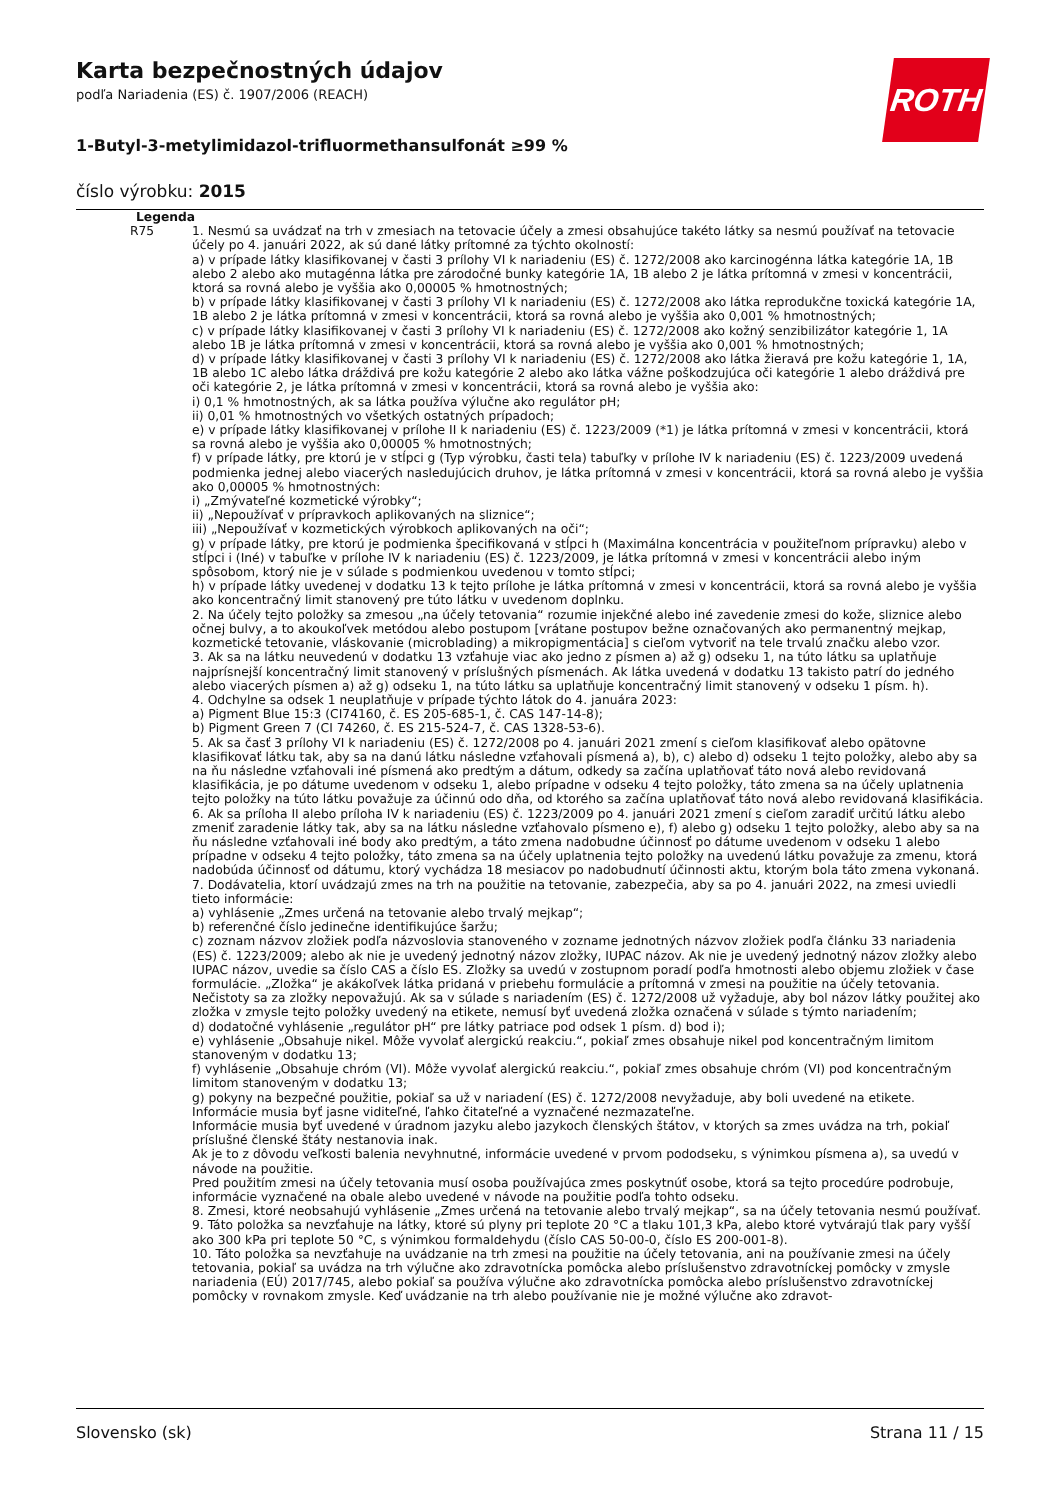ROTH
Karta bezpečnostných údajov
podľa Nariadenia (ES) č. 1907/2006 (REACH)
1-Butyl-3-metylimidazol-trifluormethansulfonát ≥99 %
číslo výrobku: 2015
Legenda
| R75 | 1. Nesmú sa uvádzať na trh v zmesiach na tetovacie účely a zmesi obsahujúce takéto látky sa nesmú používať na tetovacie účely po 4. januári 2022, ak sú dané látky prítomné za týchto okolností: a) v prípade látky klasifikovanej v časti 3 prílohy VI k nariadeniu (ES) č. 1272/2008 ako karcinogénna látka kategórie 1A, 1B alebo 2 alebo ako mutagénna látka pre zárodočné bunky kategórie 1A, 1B alebo 2 je látka prítomná v zmesi v koncentrácii, ktorá sa rovná alebo je vyššia ako 0,00005 % hmotnostných; b) v prípade látky klasifikovanej v časti 3 prílohy VI k nariadeniu (ES) č. 1272/2008 ako látka reprodukčne toxická kategórie 1A, 1B alebo 2 je látka prítomná v zmesi v koncentrácii, ktorá sa rovná alebo je vyššia ako 0,001 % hmotnostných; c) v prípade látky klasifikovanej v časti 3 prílohy VI k nariadeniu (ES) č. 1272/2008 ako kožný senzibilizátor kategórie 1, 1A alebo 1B je látka prítomná v zmesi v koncentrácii, ktorá sa rovná alebo je vyššia ako 0,001 % hmotnostných; d) v prípade látky klasifikovanej v časti 3 prílohy VI k nariadeniu (ES) č. 1272/2008 ako látka žieravá pre kožu kategórie 1, 1A, 1B alebo 1C alebo látka dráždivá pre kožu kategórie 2 alebo ako látka vážne poškodzujúca oči kategórie 1 alebo dráždivá pre oči kategórie 2, je látka prítomná v zmesi v koncentrácii, ktorá sa rovná alebo je vyššia ako: i) 0,1 % hmotnostných, ak sa látka používa výlučne ako regulátor pH; ii) 0,01 % hmotnostných vo všetkých ostatných prípadoch; e) v prípade látky klasifikovanej v prílohe II k nariadeniu (ES) č. 1223/2009 (*1) je látka prítomná v zmesi v koncentrácii, ktorá sa rovná alebo je vyššia ako 0,00005 % hmotnostných; f) v prípade látky, pre ktorú je v stĺpci g (Typ výrobku, časti tela) tabuľky v prílohe IV k nariadeniu (ES) č. 1223/2009 uvedená podmienka jednej alebo viacerých nasledujúcich druhov, je látka prítomná v zmesi v koncentrácii, ktorá sa rovná alebo je vyššia ako 0,00005 % hmotnostných: i) „Zmývateľné kozmetické výrobky“; ii) „Nepoužívať v prípravkoch aplikovaných na sliznice“; iii) „Nepoužívať v kozmetických výrobkoch aplikovaných na oči“; g) v prípade látky, pre ktorú je podmienka špecifikovaná v stĺpci h (Maximálna koncentrácia v použiteľnom prípravku) alebo v stĺpci i (Iné) v tabuľke v prílohe IV k nariadeniu (ES) č. 1223/2009, je látka prítomná v zmesi v koncentrácii alebo iným spôsobom, ktorý nie je v súlade s podmienkou uvedenou v tomto stĺpci; h) v prípade látky uvedenej v dodatku 13 k tejto prílohe je látka prítomná v zmesi v koncentrácii, ktorá sa rovná alebo je vyššia ako koncentračný limit stanovený pre túto látku v uvedenom doplnku. 2. Na účely tejto položky sa zmesou „na účely tetovania“ rozumie injekčné alebo iné zavedenie zmesi do kože, sliznice alebo očnej bulvy, a to akoukoľvek metódou alebo postupom [vrátane postupov bežne označovaných ako permanentný mejkap, kozmetické tetovanie, vláskovanie (microblading) a mikropigmentácia] s cieľom vytvoriť na tele trvalú značku alebo vzor. 3. Ak sa na látku neuvedenú v dodatku 13 vzťahuje viac ako jedno z písmen a) až g) odseku 1, na túto látku sa uplatňuje najprísnejší koncentračný limit stanovený v príslušných písmenách. Ak látka uvedená v dodatku 13 takisto patrí do jedného alebo viacerých písmen a) až g) odseku 1, na túto látku sa uplatňuje koncentračný limit stanovený v odseku 1 písm. h). 4. Odchylne sa odsek 1 neuplatňuje v prípade týchto látok do 4. januára 2023: a) Pigment Blue 15:3 (CI74160, č. ES 205-685-1, č. CAS 147-14-8); b) Pigment Green 7 (CI 74260, č. ES 215-524-7, č. CAS 1328-53-6). 5. Ak sa časť 3 prílohy VI k nariadeniu (ES) č. 1272/2008 po 4. januári 2021 zmení s cieľom klasifikovať alebo opätovne klasifikovať látku tak, aby sa na danú látku následne vzťahovali písmená a), b), c) alebo d) odseku 1 tejto položky, alebo aby sa na ňu následne vzťahovali iné písmená ako predtým a dátum, odkedy sa začína uplatňovať táto nová alebo revidovaná klasifikácia, je po dátume uvedenom v odseku 1, alebo prípadne v odseku 4 tejto položky, táto zmena sa na účely uplatnenia tejto položky na túto látku považuje za účinnú odo dňa, od ktorého sa začína uplatňovať táto nová alebo revidovaná klasifikácia. 6. Ak sa príloha II alebo príloha IV k nariadeniu (ES) č. 1223/2009 po 4. januári 2021 zmení s cieľom zaradiť určitú látku alebo zmeniť zaradenie látky tak, aby sa na látku následne vzťahovalo písmeno e), f) alebo g) odseku 1 tejto položky, alebo aby sa na ňu následne vzťahovali iné body ako predtým, a táto zmena nadobudne účinnosť po dátume uvedenom v odseku 1 alebo prípadne v odseku 4 tejto položky, táto zmena sa na účely uplatnenia tejto položky na uvedenú látku považuje za zmenu, ktorá nadobúda účinnosť od dátumu, ktorý vychádza 18 mesiacov po nadobudnutí účinnosti aktu, ktorým bola táto zmena vykonaná. 7. Dodávatelia, ktorí uvádzajú zmes na trh na použitie na tetovanie, zabezpečia, aby sa po 4. januári 2022, na zmesi uviedli tieto informácie: a) vyhlásenie „Zmes určená na tetovanie alebo trvalý mejkap“; b) referenčné číslo jedinečne identifikujúce šaržu; c) zoznam názvov zložiek podľa názvoslovia stanoveného v zozname jednotných názvov zložiek podľa článku 33 nariadenia (ES) č. 1223/2009; alebo ak nie je uvedený jednotný názov zložky, IUPAC názov. Ak nie je uvedený jednotný názov zložky alebo IUPAC názov, uvedie sa číslo CAS a číslo ES. Zložky sa uvedú v zostupnom poradí podľa hmotnosti alebo objemu zložiek v čase formulácie. „Zložka“ je akákoľvek látka pridaná v priebehu formulácie a prítomná v zmesi na použitie na účely tetovania. Nečistoty sa za zložky nepovažujú. Ak sa v súlade s nariadením (ES) č. 1272/2008 už vyžaduje, aby bol názov látky použitej ako zložka v zmysle tejto položky uvedený na etikete, nemusí byť uvedená zložka označená v súlade s týmto nariadením; d) dodatočné vyhlásenie „regulátor pH“ pre látky patriace pod odsek 1 písm. d) bod i); e) vyhlásenie „Obsahuje nikel. Môže vyvolať alergickú reakciu.“, pokiaľ zmes obsahuje nikel pod koncentračným limitom stanoveným v dodatku 13; f) vyhlásenie „Obsahuje chróm (VI). Môže vyvolať alergickú reakciu.“, pokiaľ zmes obsahuje chróm (VI) pod koncentračným limitom stanoveným v dodatku 13; g) pokyny na bezpečné použitie, pokiaľ sa už v nariadení (ES) č. 1272/2008 nevyžaduje, aby boli uvedené na etikete. Informácie musia byť jasne viditeľné, ľahko čitateľné a vyznačené nezmazateľne. Informácie musia byť uvedené v úradnom jazyku alebo jazykoch členských štátov, v ktorých sa zmes uvádza na trh, pokiaľ príslušné členské štáty nestanovia inak. Ak je to z dôvodu veľkosti balenia nevyhnutné, informácie uvedené v prvom pododseku, s výnimkou písmena a), sa uvedú v návode na použitie. Pred použitím zmesi na účely tetovania musí osoba používajúca zmes poskytnúť osobe, ktorá sa tejto procedúre podrobuje, informácie vyznačené na obale alebo uvedené v návode na použitie podľa tohto odseku. 8. Zmesi, ktoré neobsahujú vyhlásenie „Zmes určená na tetovanie alebo trvalý mejkap“, sa na účely tetovania nesmú používať. 9. Táto položka sa nevzťahuje na látky, ktoré sú plyny pri teplote 20 °C a tlaku 101,3 kPa, alebo ktoré vytvárajú tlak pary vyšší ako 300 kPa pri teplote 50 °C, s výnimkou formaldehydu (číslo CAS 50-00-0, číslo ES 200-001-8). 10. Táto položka sa nevzťahuje na uvádzanie na trh zmesi na použitie na účely tetovania, ani na používanie zmesi na účely tetovania, pokiaľ sa uvádza na trh výlučne ako zdravotnícka pomôcka alebo príslušenstvo zdravotníckej pomôcky v zmysle nariadenia (EÚ) 2017/745, alebo pokiaľ sa používa výlučne ako zdravotnícka pomôcka alebo príslušenstvo zdravotníckej pomôcky v rovnakom zmysle. Keď uvádzanie na trh alebo používanie nie je možné výlučne ako zdravot- |
Slovensko (sk) Strana 11 / 15